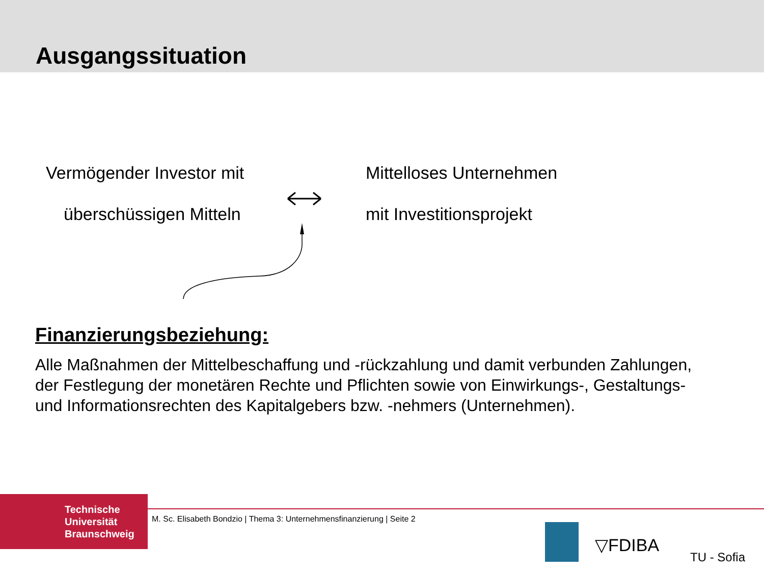Ausgangssituation
Vermögender Investor mit
überschüssigen Mitteln
Mittelloses Unternehmen
mit Investitionsprojekt
Finanzierungsbeziehung:
Alle Maßnahmen der Mittelbeschaffung und -rückzahlung und damit verbunden Zahlungen, der Festlegung der monetären Rechte und Pflichten sowie von Einwirkungs-, Gestaltungs- und Informationsrechten des Kapitalgebers bzw. -nehmers (Unternehmen).
Technische
Universität
Braunschweig
M. Sc. Elisabeth Bondzio | Thema 3: Unternehmensfinanzierung | Seite 2
▽FDIBA
TU - Sofia